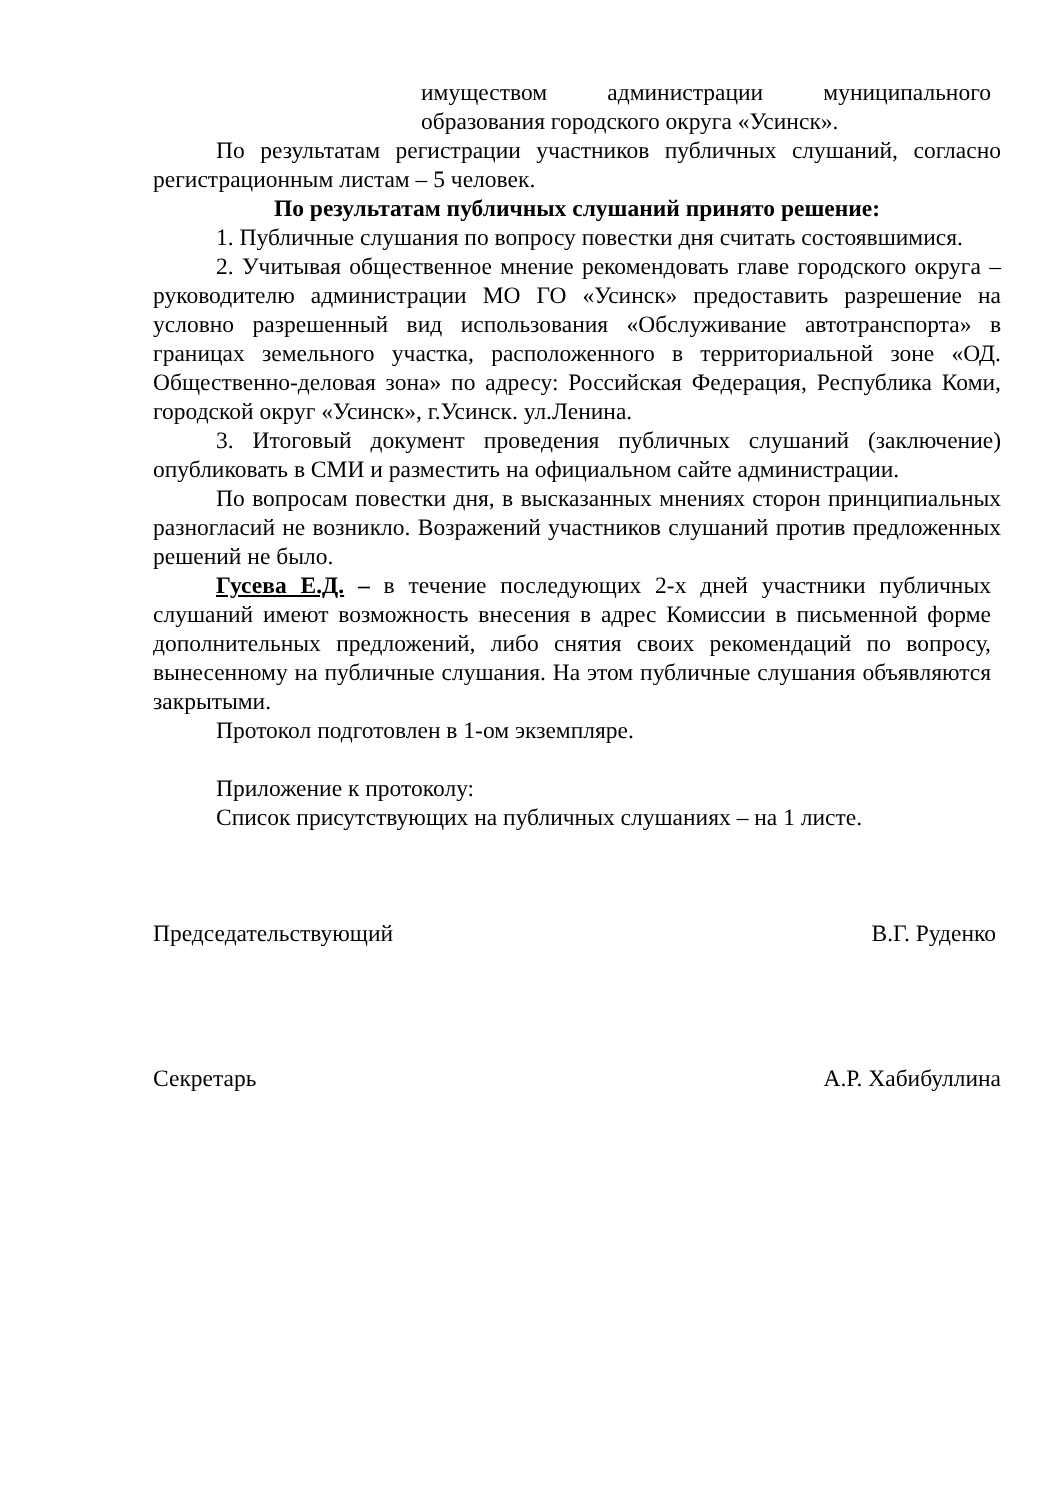имуществом администрации муниципального образования городского округа «Усинск».
По результатам регистрации участников публичных слушаний, согласно регистрационным листам – 5 человек.
По результатам публичных слушаний принято решение:
1. Публичные слушания по вопросу повестки дня считать состоявшимися.
2. Учитывая общественное мнение рекомендовать главе городского округа – руководителю администрации МО ГО «Усинск» предоставить разрешение на условно разрешенный вид использования «Обслуживание автотранспорта» в границах земельного участка, расположенного в территориальной зоне «ОД. Общественно-деловая зона» по адресу: Российская Федерация, Республика Коми, городской округ «Усинск», г.Усинск. ул.Ленина.
3. Итоговый документ проведения публичных слушаний (заключение) опубликовать в СМИ и разместить на официальном сайте администрации.
По вопросам повестки дня, в высказанных мнениях сторон принципиальных разногласий не возникло. Возражений участников слушаний против предложенных решений не было.
Гусева Е.Д. – в течение последующих 2-х дней участники публичных слушаний имеют возможность внесения в адрес Комиссии в письменной форме дополнительных предложений, либо снятия своих рекомендаций по вопросу, вынесенному на публичные слушания. На этом публичные слушания объявляются закрытыми.
Протокол подготовлен в 1-ом экземпляре.
Приложение к протоколу:
Список присутствующих на публичных слушаниях – на 1 листе.
Председательствующий В.Г. Руденко
Секретарь А.Р. Хабибуллина